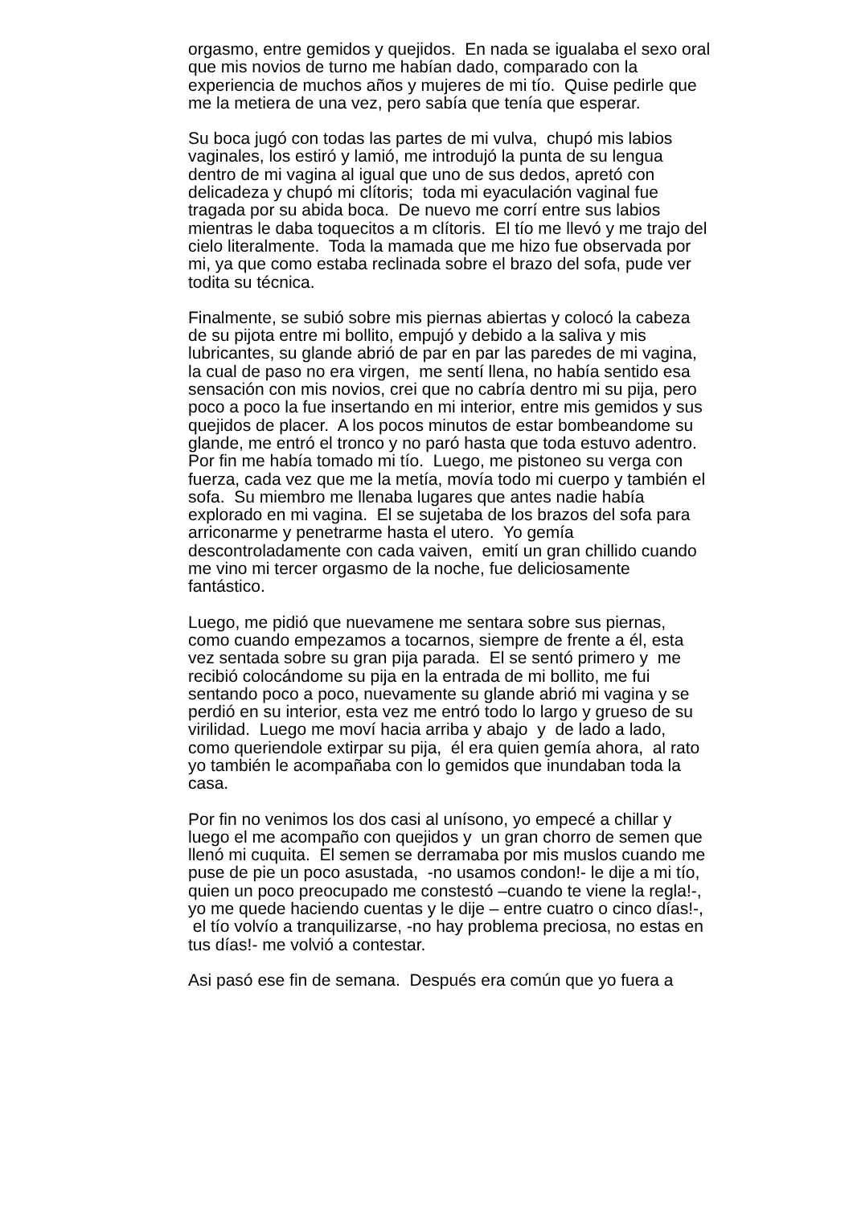orgasmo, entre gemidos y quejidos. En nada se igualaba el sexo oral
que mis novios de turno me habían dado, comparado con la
experiencia de muchos años y mujeres de mi tío. Quise pedirle que
me la metiera de una vez, pero sabía que tenía que esperar.
Su boca jugó con todas las partes de mi vulva, chupó mis labios
vaginales, los estiró y lamió, me introdujó la punta de su lengua
dentro de mi vagina al igual que uno de sus dedos, apretó con
delicadeza y chupó mi clítoris; toda mi eyaculación vaginal fue
tragada por su abida boca. De nuevo me corrí entre sus labios
mientras le daba toquecitos a m clítoris. El tío me llevó y me trajo del
cielo literalmente. Toda la mamada que me hizo fue observada por
mi, ya que como estaba reclinada sobre el brazo del sofa, pude ver
todita su técnica.
Finalmente, se subió sobre mis piernas abiertas y colocó la cabeza
de su pijota entre mi bollito, empujó y debido a la saliva y mis
lubricantes, su glande abrió de par en par las paredes de mi vagina,
la cual de paso no era virgen, me sentí llena, no había sentido esa
sensación con mis novios, crei que no cabría dentro mi su pija, pero
poco a poco la fue insertando en mi interior, entre mis gemidos y sus
quejidos de placer. A los pocos minutos de estar bombeandome su
glande, me entró el tronco y no paró hasta que toda estuvo adentro.
Por fin me había tomado mi tío. Luego, me pistoneo su verga con
fuerza, cada vez que me la metía, movía todo mi cuerpo y también el
sofa. Su miembro me llenaba lugares que antes nadie había
explorado en mi vagina. El se sujetaba de los brazos del sofa para
arriconarme y penetrarme hasta el utero. Yo gemía
descontroladamente con cada vaiven, emití un gran chillido cuando
me vino mi tercer orgasmo de la noche, fue deliciosamente
fantástico.
Luego, me pidió que nuevamene me sentara sobre sus piernas,
como cuando empezamos a tocarnos, siempre de frente a él, esta
vez sentada sobre su gran pija parada. El se sentó primero y me
recibió colocándome su pija en la entrada de mi bollito, me fui
sentando poco a poco, nuevamente su glande abrió mi vagina y se
perdió en su interior, esta vez me entró todo lo largo y grueso de su
virilidad. Luego me moví hacia arriba y abajo y de lado a lado,
como queriendole extirpar su pija, él era quien gemía ahora, al rato
yo también le acompañaba con lo gemidos que inundaban toda la
casa.
Por fin no venimos los dos casi al unísono, yo empecé a chillar y
luego el me acompaño con quejidos y un gran chorro de semen que
llenó mi cuquita. El semen se derramaba por mis muslos cuando me
puse de pie un poco asustada, -no usamos condon!- le dije a mi tío,
quien un poco preocupado me constestó –cuando te viene la regla!-,
yo me quede haciendo cuentas y le dije – entre cuatro o cinco días!-,
el tío volvío a tranquilizarse, -no hay problema preciosa, no estas en
tus días!- me volvió a contestar.
Asi pasó ese fin de semana. Después era común que yo fuera a